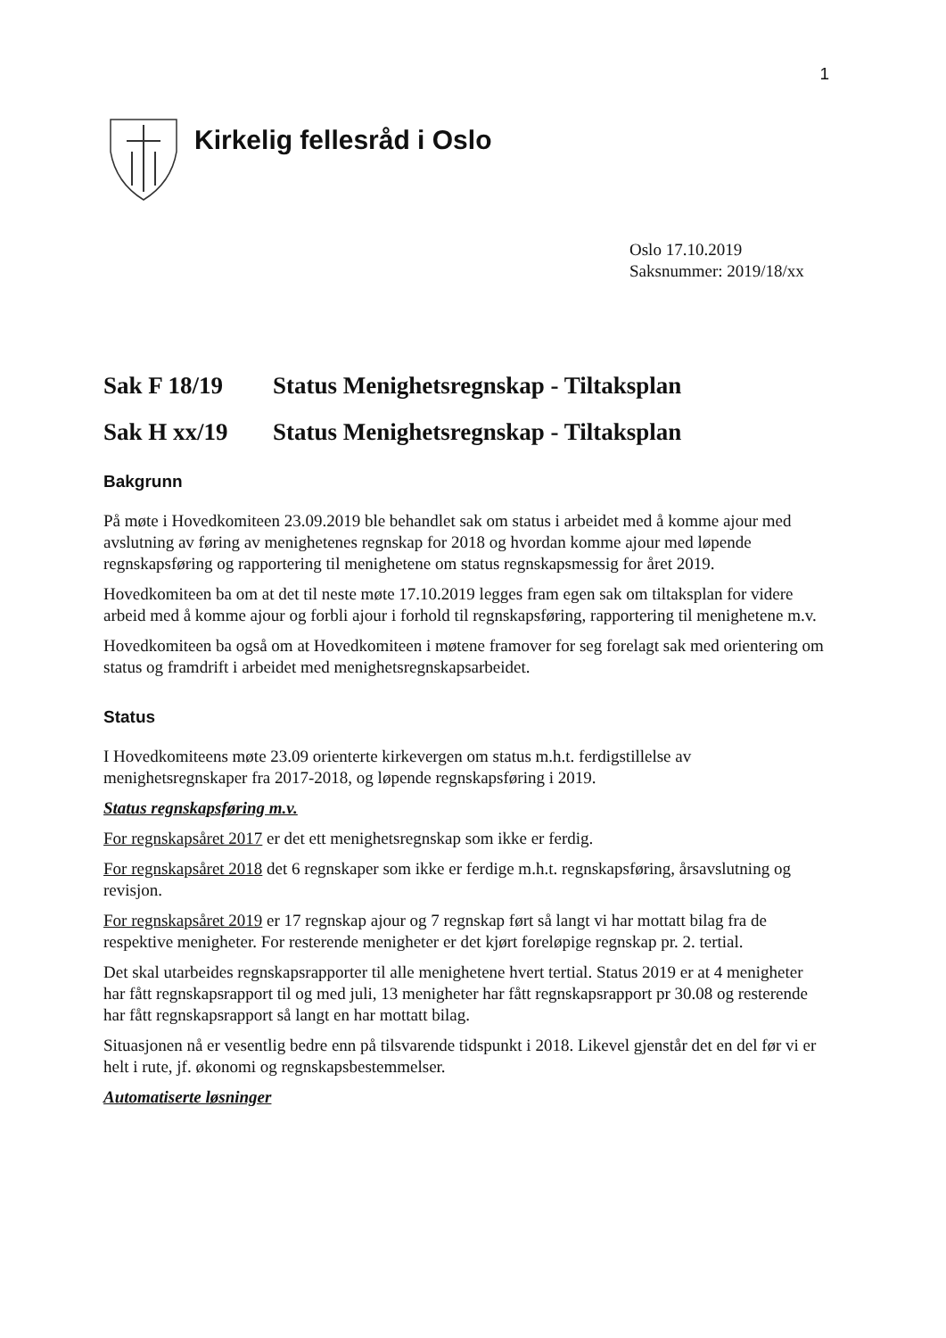1
Kirkelig fellesråd i Oslo
Oslo 17.10.2019
Saksnummer: 2019/18/xx
Sak F 18/19 Status Menighetsregnskap - Tiltaksplan
Sak H xx/19 Status Menighetsregnskap - Tiltaksplan
Bakgrunn
På møte i Hovedkomiteen 23.09.2019 ble behandlet sak om status i arbeidet med å komme ajour med avslutning av føring av menighetenes regnskap for 2018 og hvordan komme ajour med løpende regnskapsføring og rapportering til menighetene om status regnskapsmessig for året 2019.
Hovedkomiteen ba om at det til neste møte 17.10.2019 legges fram egen sak om tiltaksplan for videre arbeid med å komme ajour og forbli ajour i forhold til regnskapsføring, rapportering til menighetene m.v.
Hovedkomiteen ba også om at Hovedkomiteen i møtene framover for seg forelagt sak med orientering om status og framdrift i arbeidet med menighetsregnskapsarbeidet.
Status
I Hovedkomiteens møte 23.09 orienterte kirkevergen om status m.h.t. ferdigstillelse av menighetsregnskaper fra 2017-2018, og løpende regnskapsføring i 2019.
Status regnskapsføring m.v.
For regnskapsåret 2017 er det ett menighetsregnskap som ikke er ferdig.
For regnskapsåret 2018 det 6 regnskaper som ikke er ferdige m.h.t. regnskapsføring, årsavslutning og revisjon.
For regnskapsåret 2019 er 17 regnskap ajour og 7 regnskap ført så langt vi har mottatt bilag fra de respektive menigheter. For resterende menigheter er det kjørt foreløpige regnskap pr. 2. tertial.
Det skal utarbeides regnskapsrapporter til alle menighetene hvert tertial. Status 2019 er at 4 menigheter har fått regnskapsrapport til og med juli, 13 menigheter har fått regnskapsrapport pr 30.08 og resterende har fått regnskapsrapport så langt en har mottatt bilag.
Situasjonen nå er vesentlig bedre enn på tilsvarende tidspunkt i 2018. Likevel gjenstår det en del før vi er helt i rute, jf. økonomi og regnskapsbestemmelser.
Automatiserte løsninger